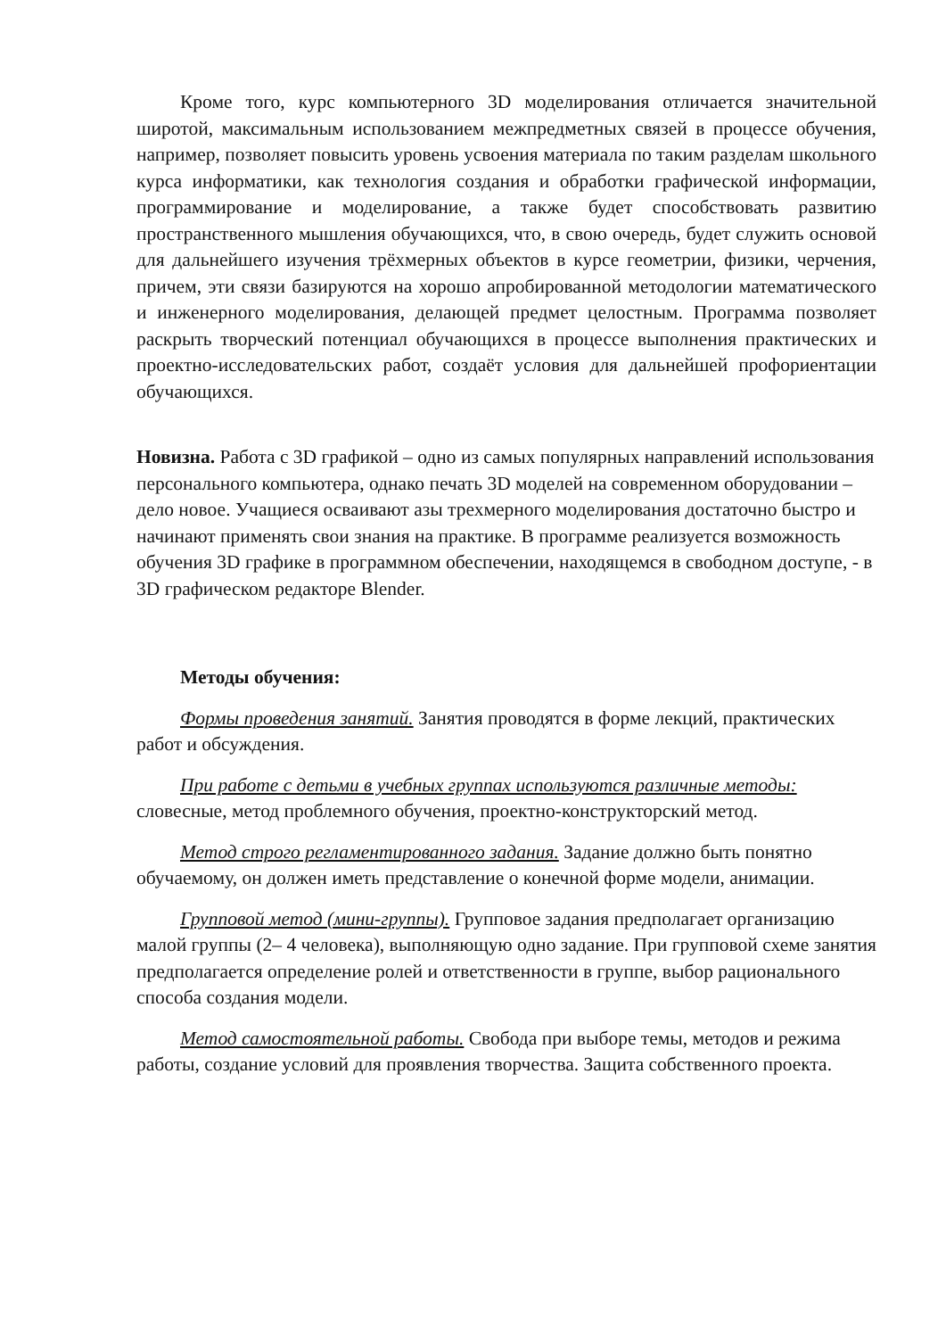Кроме того, курс компьютерного 3D моделирования отличается значительной широтой, максимальным использованием межпредметных связей в процессе обучения, например, позволяет повысить уровень усвоения материала по таким разделам школьного курса информатики, как технология создания и обработки графической информации, программирование и моделирование, а также будет способствовать развитию пространственного мышления обучающихся, что, в свою очередь, будет служить основой для дальнейшего изучения трёхмерных объектов в курсе геометрии, физики, черчения, причем, эти связи базируются на хорошо апробированной методологии математического и инженерного моделирования, делающей предмет целостным. Программа позволяет раскрыть творческий потенциал обучающихся в процессе выполнения практических и проектно-исследовательских работ, создаёт условия для дальнейшей профориентации обучающихся.
Новизна. Работа с 3D графикой – одно из самых популярных направлений использования персонального компьютера, однако печать 3D моделей на современном оборудовании – дело новое. Учащиеся осваивают азы трехмерного моделирования достаточно быстро и начинают применять свои знания на практике. В программе реализуется возможность обучения 3D графике в программном обеспечении, находящемся в свободном доступе, - в 3D графическом редакторе Blender.
Методы обучения:
Формы проведения занятий. Занятия проводятся в форме лекций, практических работ и обсуждения.
При работе с детьми в учебных группах используются различные методы: словесные, метод проблемного обучения, проектно-конструкторский метод.
Метод строго регламентированного задания. Задание должно быть понятно обучаемому, он должен иметь представление о конечной форме модели, анимации.
Групповой метод (мини-группы). Групповое задания предполагает организацию малой группы (2– 4 человека), выполняющую одно задание. При групповой схеме занятия предполагается определение ролей и ответственности в группе, выбор рационального способа создания модели.
Метод самостоятельной работы. Свобода при выборе темы, методов и режима работы, создание условий для проявления творчества. Защита собственного проекта.